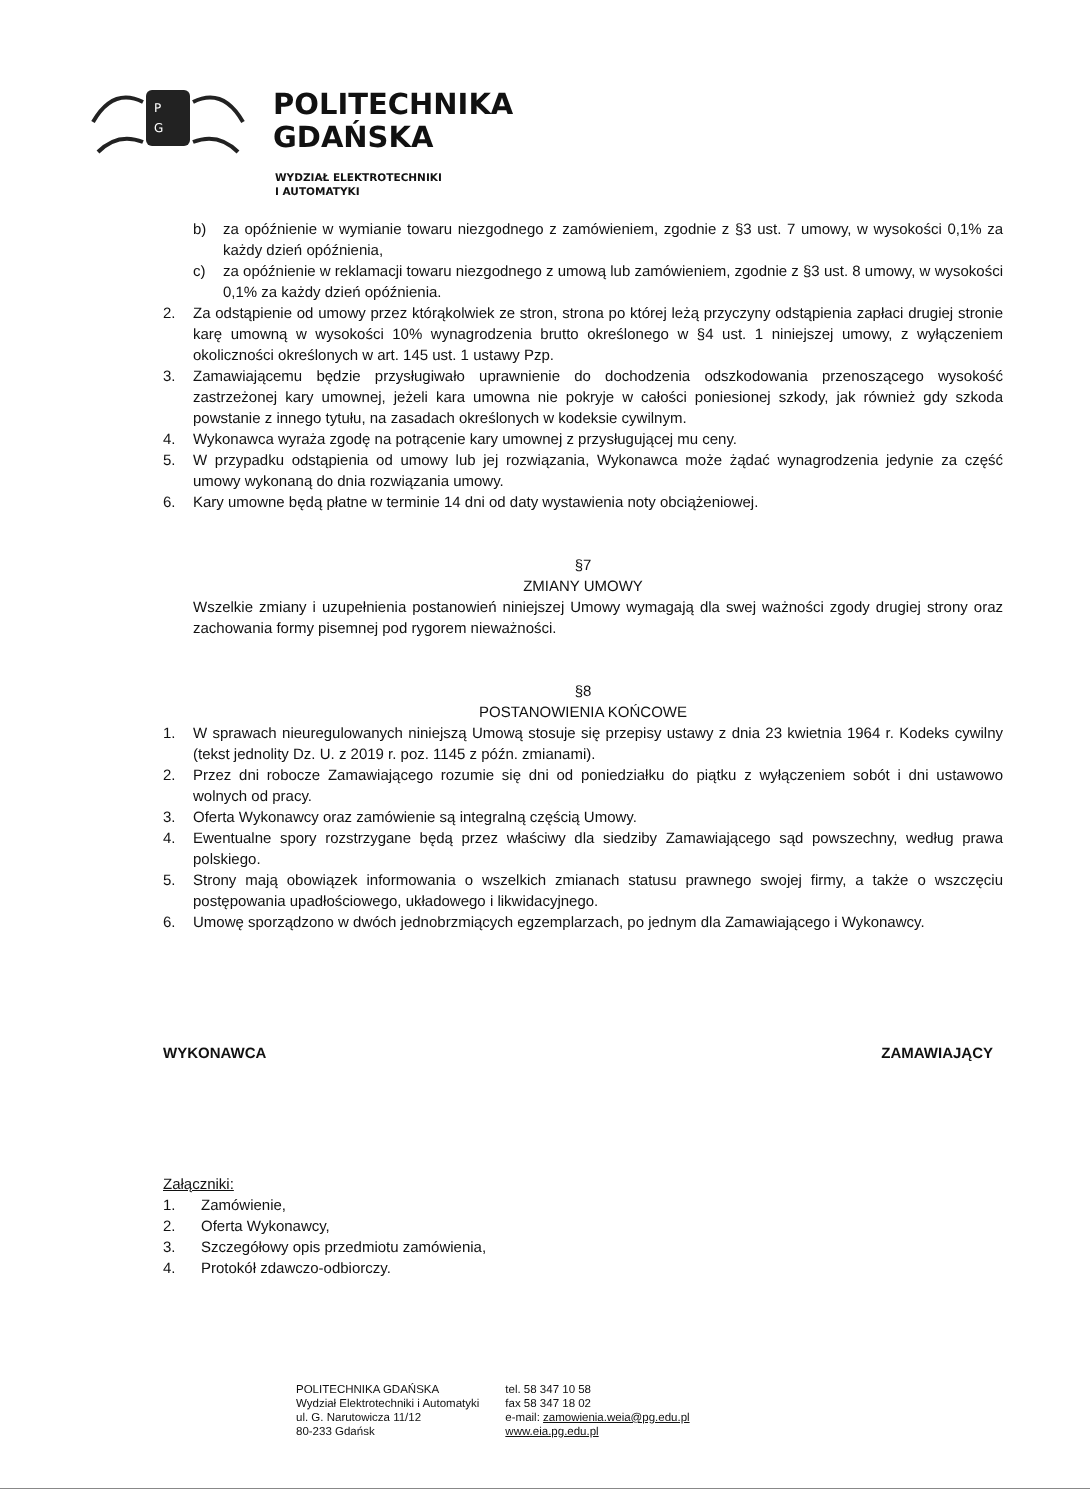P
G
POLITECHNIKA
GDAŃSKA
WYDZIAŁ ELEKTROTECHNIKI
I AUTOMATYKI
b) za opóźnienie w wymianie towaru niezgodnego z zamówieniem, zgodnie z §3 ust. 7 umowy, w wysokości 0,1% za każdy dzień opóźnienia,
c) za opóźnienie w reklamacji towaru niezgodnego z umową lub zamówieniem, zgodnie z §3 ust. 8 umowy, w wysokości 0,1% za każdy dzień opóźnienia.
2. Za odstąpienie od umowy przez którąkolwiek ze stron, strona po której leżą przyczyny odstąpienia zapłaci drugiej stronie karę umowną w wysokości 10% wynagrodzenia brutto określonego w §4 ust. 1 niniejszej umowy, z wyłączeniem okoliczności określonych w art. 145 ust. 1 ustawy Pzp.
3. Zamawiającemu będzie przysługiwało uprawnienie do dochodzenia odszkodowania przenoszącego wysokość zastrzeżonej kary umownej, jeżeli kara umowna nie pokryje w całości poniesionej szkody, jak również gdy szkoda powstanie z innego tytułu, na zasadach określonych w kodeksie cywilnym.
4. Wykonawca wyraża zgodę na potrącenie kary umownej z przysługującej mu ceny.
5. W przypadku odstąpienia od umowy lub jej rozwiązania, Wykonawca może żądać wynagrodzenia jedynie za część umowy wykonaną do dnia rozwiązania umowy.
6. Kary umowne będą płatne w terminie 14 dni od daty wystawienia noty obciążeniowej.
§7
ZMIANY UMOWY
Wszelkie zmiany i uzupełnienia postanowień niniejszej Umowy wymagają dla swej ważności zgody drugiej strony oraz zachowania formy pisemnej pod rygorem nieważności.
§8
POSTANOWIENIA KOŃCOWE
1. W sprawach nieuregulowanych niniejszą Umową stosuje się przepisy ustawy z dnia 23 kwietnia 1964 r. Kodeks cywilny (tekst jednolity Dz. U. z 2019 r. poz. 1145 z późn. zmianami).
2. Przez dni robocze Zamawiającego rozumie się dni od poniedziałku do piątku z wyłączeniem sobót i dni ustawowo wolnych od pracy.
3. Oferta Wykonawcy oraz zamówienie są integralną częścią Umowy.
4. Ewentualne spory rozstrzygane będą przez właściwy dla siedziby Zamawiającego sąd powszechny, według prawa polskiego.
5. Strony mają obowiązek informowania o wszelkich zmianach statusu prawnego swojej firmy, a także o wszczęciu postępowania upadłościowego, układowego i likwidacyjnego.
6. Umowę sporządzono w dwóch jednobrzmiących egzemplarzach, po jednym dla Zamawiającego i Wykonawcy.
WYKONAWCA ZAMAWIAJĄCY
Załączniki:
1. Zamówienie,
2. Oferta Wykonawcy,
3. Szczegółowy opis przedmiotu zamówienia,
4. Protokół zdawczo-odbiorczy.
POLITECHNIKA GDAŃSKA
Wydział Elektrotechniki i Automatyki
ul. G. Narutowicza 11/12
80-233 Gdańsk
tel. 58 347 10 58
fax 58 347 18 02
e-mail: zamowienia.weia@pg.edu.pl
www.eia.pg.edu.pl